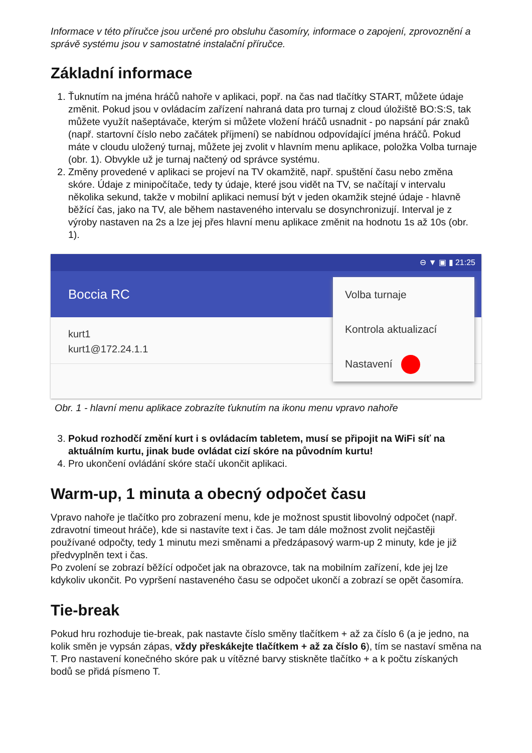Informace v této příručce jsou určené pro obsluhu časomíry, informace o zapojení, zprovoznění a správě systému jsou v samostatné instalační příručce.
Základní informace
1. Ťuknutím na jména hráčů nahoře v aplikaci, popř. na čas nad tlačítky START, můžete údaje změnit. Pokud jsou v ovládacím zařízení nahraná data pro turnaj z cloud úložiště BO:S:S, tak můžete využít našeptávače, kterým si můžete vložení hráčů usnadnit - po napsání pár znaků (např. startovní číslo nebo začátek příjmení) se nabídnou odpovídající jména hráčů. Pokud máte v cloudu uložený turnaj, můžete jej zvolit v hlavním menu aplikace, položka Volba turnaje (obr. 1). Obvykle už je turnaj načtený od správce systému.
2. Změny provedené v aplikaci se projeví na TV okamžitě, např. spuštění času nebo změna skóre. Údaje z minipočítače, tedy ty údaje, které jsou vidět na TV, se načítají v intervalu několika sekund, takže v mobilní aplikaci nemusí být v jeden okamžik stejné údaje - hlavně běžící čas, jako na TV, ale během nastaveného intervalu se dosynchronizují. Interval je z výroby nastaven na 2s a lze jej přes hlavní menu aplikace změnit na hodnotu 1s až 10s (obr. 1).
⊖ ▼ ▣ ▮ 21:25
Boccia RC
kurt1
kurt1@172.24.1.1
Volba turnaje
Kontrola aktualizací
Nastavení
Obr. 1 - hlavní menu aplikace zobrazíte ťuknutím na ikonu menu vpravo nahoře
3. Pokud rozhodčí změní kurt i s ovládacím tabletem, musí se připojit na WiFi síť na aktuálním kurtu, jinak bude ovládat cizí skóre na původním kurtu!
4. Pro ukončení ovládání skóre stačí ukončit aplikaci.
Warm-up, 1 minuta a obecný odpočet času
Vpravo nahoře je tlačítko pro zobrazení menu, kde je možnost spustit libovolný odpočet (např. zdravotní timeout hráče), kde si nastavíte text i čas. Je tam dále možnost zvolit nejčastěji používané odpočty, tedy 1 minutu mezi směnami a předzápasový warm-up 2 minuty, kde je již předvyplněn text i čas.
Po zvolení se zobrazí běžící odpočet jak na obrazovce, tak na mobilním zařízení, kde jej lze kdykoliv ukončit. Po vypršení nastaveného času se odpočet ukončí a zobrazí se opět časomíra.
Tie-break
Pokud hru rozhoduje tie-break, pak nastavte číslo směny tlačítkem + až za číslo 6 (a je jedno, na kolik směn je vypsán zápas, vždy přeskákejte tlačítkem + až za číslo 6), tím se nastaví směna na T. Pro nastavení konečného skóre pak u vítězné barvy stiskněte tlačítko + a k počtu získaných bodů se přidá písmeno T.